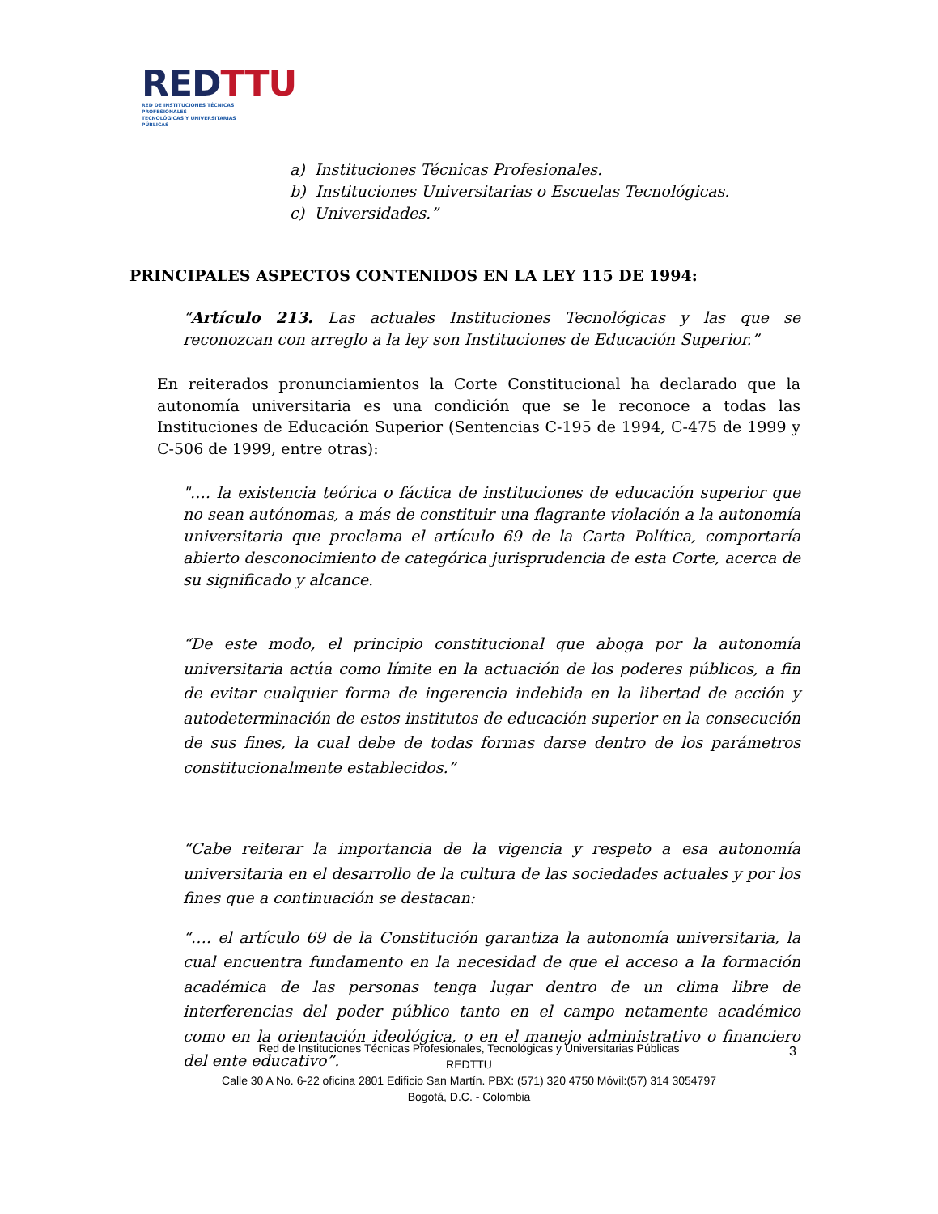RED TTU
RED DE INSTITUCIONES TÉCNICAS PROFESIONALES
TECNOLÓGICAS Y UNIVERSITARIAS PÚBLICAS
a) Instituciones Técnicas Profesionales.
b) Instituciones Universitarias o Escuelas Tecnológicas.
c) Universidades.”
PRINCIPALES ASPECTOS CONTENIDOS EN LA LEY 115 DE 1994:
“Artículo 213. Las actuales Instituciones Tecnológicas y las que se reconozcan con arreglo a la ley son Instituciones de Educación Superior.”
En reiterados pronunciamientos la Corte Constitucional ha declarado que la autonomía universitaria es una condición que se le reconoce a todas las Instituciones de Educación Superior (Sentencias C-195 de 1994, C-475 de 1999 y C-506 de 1999, entre otras):
"…. la existencia teórica o fáctica de instituciones de educación superior que no sean autónomas, a más de constituir una flagrante violación a la autonomía universitaria que proclama el artículo 69 de la Carta Política, comportaría abierto desconocimiento de categórica jurisprudencia de esta Corte, acerca de su significado y alcance.
“De este modo, el principio constitucional que aboga por la autonomía universitaria actúa como límite en la actuación de los poderes públicos, a fin de evitar cualquier forma de ingerencia indebida en la libertad de acción y autodeterminación de estos institutos de educación superior en la consecución de sus fines, la cual debe de todas formas darse dentro de los parámetros constitucionalmente establecidos.”
“Cabe reiterar la importancia de la vigencia y respeto a esa autonomía universitaria en el desarrollo de la cultura de las sociedades actuales y por los fines que a continuación se destacan:
“…. el artículo 69 de la Constitución garantiza la autonomía universitaria, la cual encuentra fundamento en la necesidad de que el acceso a la formación académica de las personas tenga lugar dentro de un clima libre de interferencias del poder público tanto en el campo netamente académico como en la orientación ideológica, o en el manejo administrativo o financiero del ente educativo”.
Red de Instituciones Técnicas Profesionales, Tecnológicas y Universitarias Públicas
REDTTU
Calle 30 A No. 6-22 oficina 2801 Edificio San Martín. PBX: (571) 320 4750 Móvil:(57) 314 3054797
Bogotá, D.C. - Colombia
3